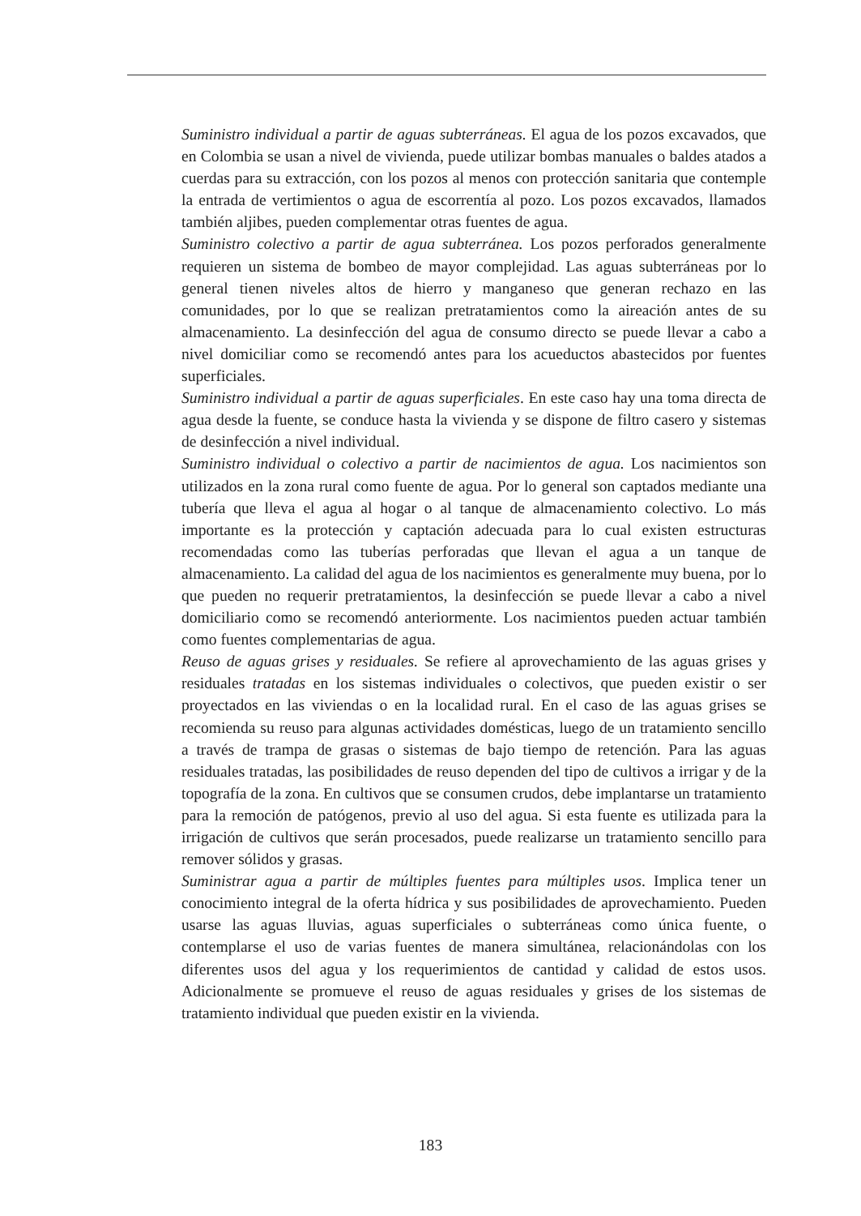Suministro individual a partir de aguas subterráneas. El agua de los pozos excavados, que en Colombia se usan a nivel de vivienda, puede utilizar bombas manuales o baldes atados a cuerdas para su extracción, con los pozos al menos con protección sanitaria que contemple la entrada de vertimientos o agua de escorrentía al pozo. Los pozos excavados, llamados también aljibes, pueden complementar otras fuentes de agua.
Suministro colectivo a partir de agua subterránea. Los pozos perforados generalmente requieren un sistema de bombeo de mayor complejidad. Las aguas subterráneas por lo general tienen niveles altos de hierro y manganeso que generan rechazo en las comunidades, por lo que se realizan pretratamientos como la aireación antes de su almacenamiento. La desinfección del agua de consumo directo se puede llevar a cabo a nivel domiciliar como se recomendó antes para los acueductos abastecidos por fuentes superficiales.
Suministro individual a partir de aguas superficiales. En este caso hay una toma directa de agua desde la fuente, se conduce hasta la vivienda y se dispone de filtro casero y sistemas de desinfección a nivel individual.
Suministro individual o colectivo a partir de nacimientos de agua. Los nacimientos son utilizados en la zona rural como fuente de agua. Por lo general son captados mediante una tubería que lleva el agua al hogar o al tanque de almacenamiento colectivo. Lo más importante es la protección y captación adecuada para lo cual existen estructuras recomendadas como las tuberías perforadas que llevan el agua a un tanque de almacenamiento. La calidad del agua de los nacimientos es generalmente muy buena, por lo que pueden no requerir pretratamientos, la desinfección se puede llevar a cabo a nivel domiciliario como se recomendó anteriormente. Los nacimientos pueden actuar también como fuentes complementarias de agua.
Reuso de aguas grises y residuales. Se refiere al aprovechamiento de las aguas grises y residuales tratadas en los sistemas individuales o colectivos, que pueden existir o ser proyectados en las viviendas o en la localidad rural. En el caso de las aguas grises se recomienda su reuso para algunas actividades domésticas, luego de un tratamiento sencillo a través de trampa de grasas o sistemas de bajo tiempo de retención. Para las aguas residuales tratadas, las posibilidades de reuso dependen del tipo de cultivos a irrigar y de la topografía de la zona. En cultivos que se consumen crudos, debe implantarse un tratamiento para la remoción de patógenos, previo al uso del agua. Si esta fuente es utilizada para la irrigación de cultivos que serán procesados, puede realizarse un tratamiento sencillo para remover sólidos y grasas.
Suministrar agua a partir de múltiples fuentes para múltiples usos. Implica tener un conocimiento integral de la oferta hídrica y sus posibilidades de aprovechamiento. Pueden usarse las aguas lluvias, aguas superficiales o subterráneas como única fuente, o contemplarse el uso de varias fuentes de manera simultánea, relacionándolas con los diferentes usos del agua y los requerimientos de cantidad y calidad de estos usos. Adicionalmente se promueve el reuso de aguas residuales y grises de los sistemas de tratamiento individual que pueden existir en la vivienda.
183